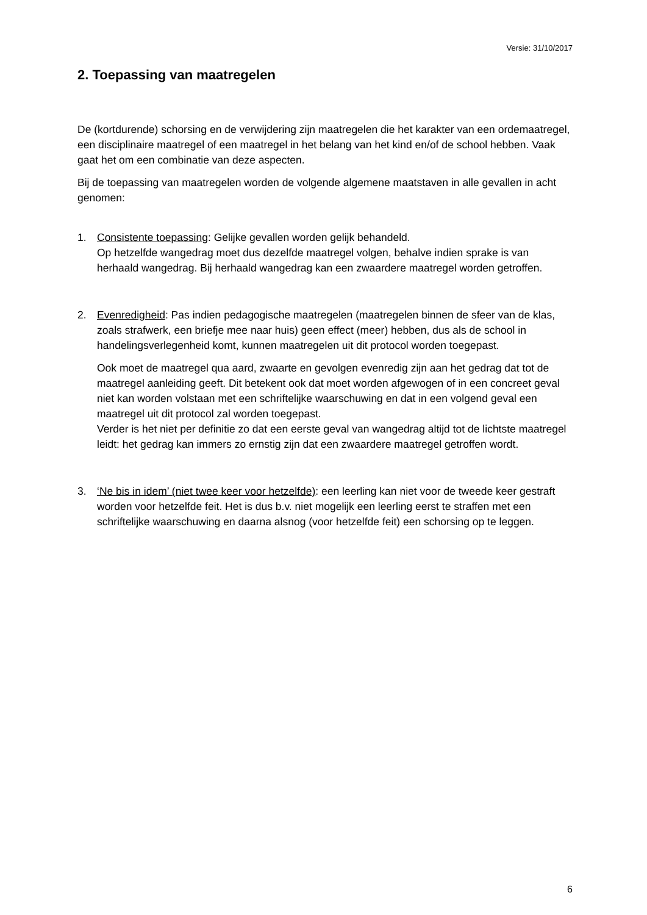Versie: 31/10/2017
2. Toepassing van maatregelen
De (kortdurende) schorsing en de verwijdering zijn maatregelen die het karakter van een ordemaatregel, een disciplinaire maatregel of een maatregel in het belang van het kind en/of de school hebben. Vaak gaat het om een combinatie van deze aspecten.
Bij de toepassing van maatregelen worden de volgende algemene maatstaven in alle gevallen in acht genomen:
1. Consistente toepassing: Gelijke gevallen worden gelijk behandeld.
Op hetzelfde wangedrag moet dus dezelfde maatregel volgen, behalve indien sprake is van herhaald wangedrag. Bij herhaald wangedrag kan een zwaardere maatregel worden getroffen.
2. Evenredigheid: Pas indien pedagogische maatregelen (maatregelen binnen de sfeer van de klas, zoals strafwerk, een briefje mee naar huis) geen effect (meer) hebben, dus als de school in handelingsverlegenheid komt, kunnen maatregelen uit dit protocol worden toegepast.
Ook moet de maatregel qua aard, zwaarte en gevolgen evenredig zijn aan het gedrag dat tot de maatregel aanleiding geeft. Dit betekent ook dat moet worden afgewogen of in een concreet geval niet kan worden volstaan met een schriftelijke waarschuwing en dat in een volgend geval een maatregel uit dit protocol zal worden toegepast.
Verder is het niet per definitie zo dat een eerste geval van wangedrag altijd tot de lichtste maatregel leidt: het gedrag kan immers zo ernstig zijn dat een zwaardere maatregel getroffen wordt.
3. ‘Ne bis in idem’ (niet twee keer voor hetzelfde): een leerling kan niet voor de tweede keer gestraft worden voor hetzelfde feit. Het is dus b.v. niet mogelijk een leerling eerst te straffen met een schriftelijke waarschuwing en daarna alsnog (voor hetzelfde feit) een schorsing op te leggen.
6